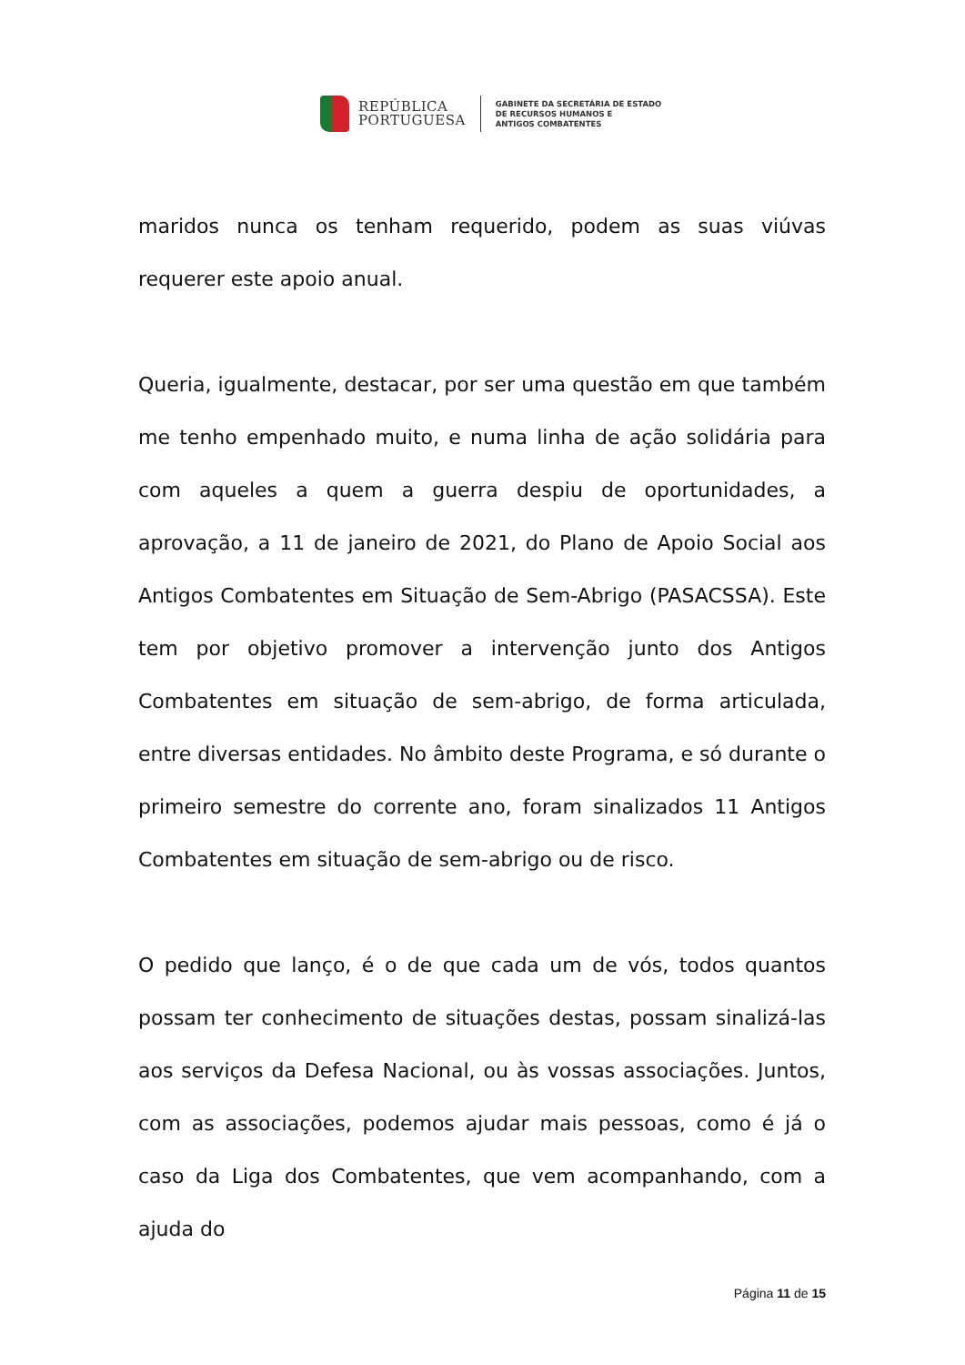REPÚBLICA
PORTUGUESA
GABINETE DA SECRETÁRIA DE ESTADO
DE RECURSOS HUMANOS E
ANTIGOS COMBATENTES
maridos nunca os tenham requerido, podem as suas viúvas requerer este apoio anual.
Queria, igualmente, destacar, por ser uma questão em que também me tenho empenhado muito, e numa linha de ação solidária para com aqueles a quem a guerra despiu de oportunidades, a aprovação, a 11 de janeiro de 2021, do Plano de Apoio Social aos Antigos Combatentes em Situação de Sem-Abrigo (PASACSSA). Este tem por objetivo promover a intervenção junto dos Antigos Combatentes em situação de sem-abrigo, de forma articulada, entre diversas entidades. No âmbito deste Programa, e só durante o primeiro semestre do corrente ano, foram sinalizados 11 Antigos Combatentes em situação de sem-abrigo ou de risco.
O pedido que lanço, é o de que cada um de vós, todos quantos possam ter conhecimento de situações destas, possam sinalizá-las aos serviços da Defesa Nacional, ou às vossas associações. Juntos, com as associações, podemos ajudar mais pessoas, como é já o caso da Liga dos Combatentes, que vem acompanhando, com a ajuda do
Página 11 de 15